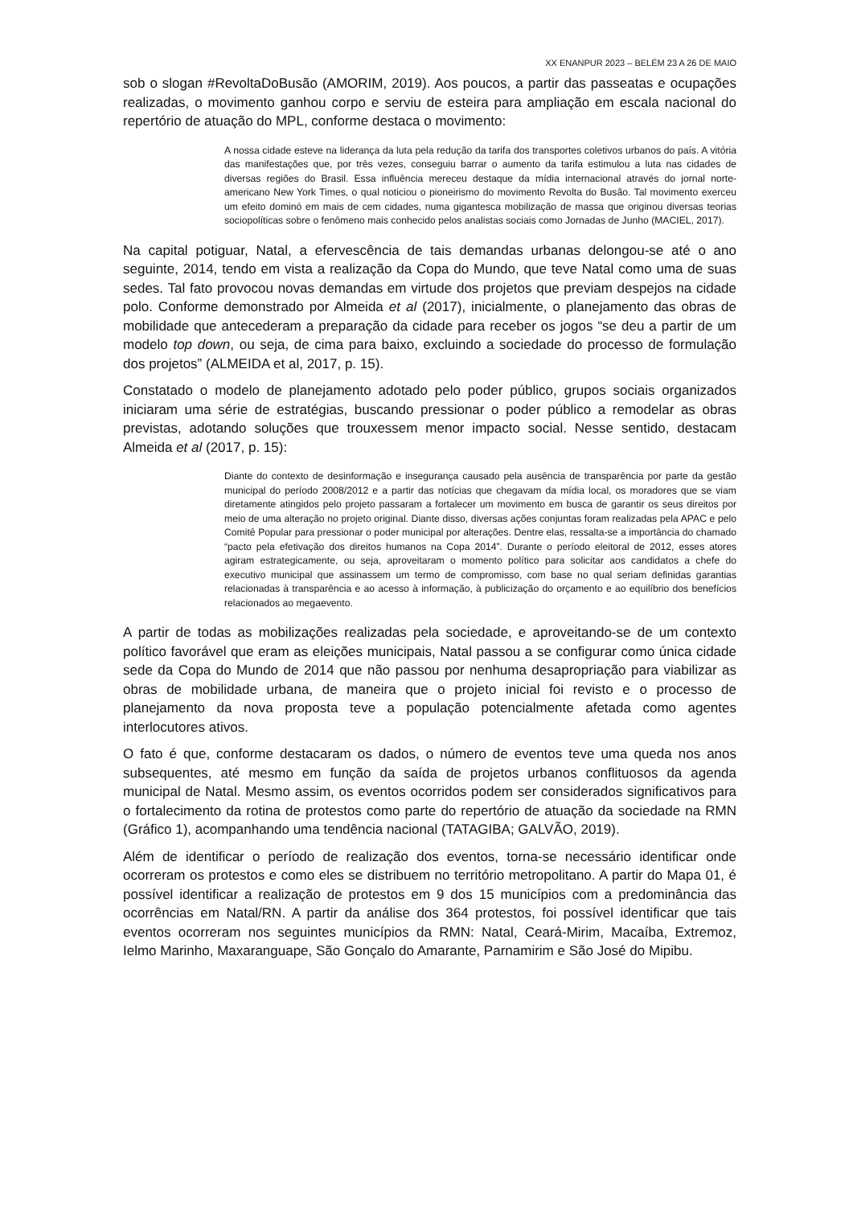XX ENANPUR 2023 – BELÉM 23 A 26 DE MAIO
sob o slogan #RevoltaDoBusão (AMORIM, 2019). Aos poucos, a partir das passeatas e ocupações realizadas, o movimento ganhou corpo e serviu de esteira para ampliação em escala nacional do repertório de atuação do MPL, conforme destaca o movimento:
A nossa cidade esteve na liderança da luta pela redução da tarifa dos transportes coletivos urbanos do país. A vitória das manifestações que, por três vezes, conseguiu barrar o aumento da tarifa estimulou a luta nas cidades de diversas regiões do Brasil. Essa influência mereceu destaque da mídia internacional através do jornal norte-americano New York Times, o qual noticiou o pioneirismo do movimento Revolta do Busão. Tal movimento exerceu um efeito dominó em mais de cem cidades, numa gigantesca mobilização de massa que originou diversas teorias sociopolíticas sobre o fenômeno mais conhecido pelos analistas sociais como Jornadas de Junho (MACIEL, 2017).
Na capital potiguar, Natal, a efervescência de tais demandas urbanas delongou-se até o ano seguinte, 2014, tendo em vista a realização da Copa do Mundo, que teve Natal como uma de suas sedes. Tal fato provocou novas demandas em virtude dos projetos que previam despejos na cidade polo. Conforme demonstrado por Almeida et al (2017), inicialmente, o planejamento das obras de mobilidade que antecederam a preparação da cidade para receber os jogos “se deu a partir de um modelo top down, ou seja, de cima para baixo, excluindo a sociedade do processo de formulação dos projetos” (ALMEIDA et al, 2017, p. 15).
Constatado o modelo de planejamento adotado pelo poder público, grupos sociais organizados iniciaram uma série de estratégias, buscando pressionar o poder público a remodelar as obras previstas, adotando soluções que trouxessem menor impacto social. Nesse sentido, destacam Almeida et al (2017, p. 15):
Diante do contexto de desinformação e insegurança causado pela ausência de transparência por parte da gestão municipal do período 2008/2012 e a partir das notícias que chegavam da mídia local, os moradores que se viam diretamente atingidos pelo projeto passaram a fortalecer um movimento em busca de garantir os seus direitos por meio de uma alteração no projeto original. Diante disso, diversas ações conjuntas foram realizadas pela APAC e pelo Comitê Popular para pressionar o poder municipal por alterações. Dentre elas, ressalta-se a importância do chamado “pacto pela efetivação dos direitos humanos na Copa 2014”. Durante o período eleitoral de 2012, esses atores agiram estrategicamente, ou seja, aproveitaram o momento político para solicitar aos candidatos a chefe do executivo municipal que assinassem um termo de compromisso, com base no qual seriam definidas garantias relacionadas à transparência e ao acesso à informação, à publicização do orçamento e ao equilíbrio dos benefícios relacionados ao megaevento.
A partir de todas as mobilizações realizadas pela sociedade, e aproveitando-se de um contexto político favorável que eram as eleições municipais, Natal passou a se configurar como única cidade sede da Copa do Mundo de 2014 que não passou por nenhuma desapropriação para viabilizar as obras de mobilidade urbana, de maneira que o projeto inicial foi revisto e o processo de planejamento da nova proposta teve a população potencialmente afetada como agentes interlocutores ativos.
O fato é que, conforme destacaram os dados, o número de eventos teve uma queda nos anos subsequentes, até mesmo em função da saída de projetos urbanos conflituosos da agenda municipal de Natal. Mesmo assim, os eventos ocorridos podem ser considerados significativos para o fortalecimento da rotina de protestos como parte do repertório de atuação da sociedade na RMN (Gráfico 1), acompanhando uma tendência nacional (TATAGIBA; GALVÃO, 2019).
Além de identificar o período de realização dos eventos, torna-se necessário identificar onde ocorreram os protestos e como eles se distribuem no território metropolitano. A partir do Mapa 01, é possível identificar a realização de protestos em 9 dos 15 municípios com a predominância das ocorrências em Natal/RN. A partir da análise dos 364 protestos, foi possível identificar que tais eventos ocorreram nos seguintes municípios da RMN: Natal, Ceará-Mirim, Macaíba, Extremoz, Ielmo Marinho, Maxaranguape, São Gonçalo do Amarante, Parnamirim e São José do Mipibu.